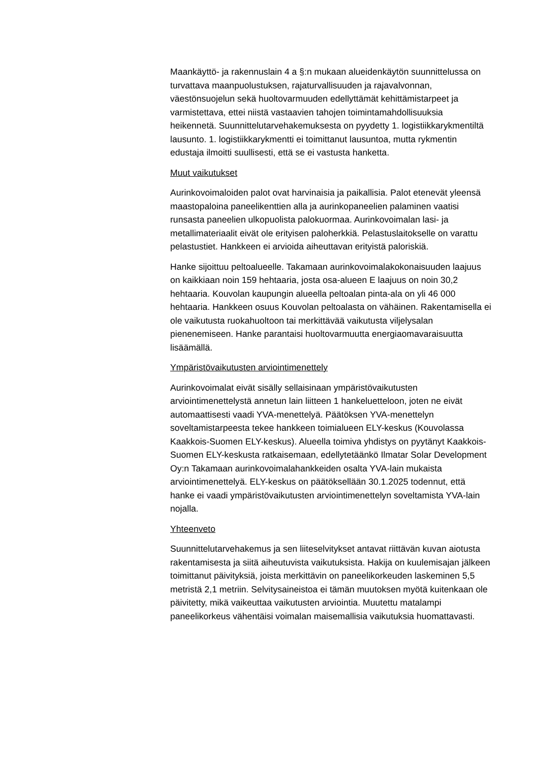Maankäyttö- ja rakennuslain 4 a §:n mukaan alueidenkäytön suunnittelussa on turvattava maanpuolustuksen, rajaturvallisuuden ja rajavalvonnan, väestönsuojelun sekä huoltovarmuuden edellyttämät kehittämistarpeet ja varmistettava, ettei niistä vastaavien tahojen toimintamahdollisuuksia heikennetä. Suunnittelutarvehakemuksesta on pyydetty 1. logistiikkarykmentiltä lausunto. 1. logistiikkarykmentti ei toimittanut lausuntoa, mutta rykmentin edustaja ilmoitti suullisesti, että se ei vastusta hanketta.
Muut vaikutukset
Aurinkovoimaloiden palot ovat harvinaisia ja paikallisia. Palot etenevät yleensä maastopaloina paneelikenttien alla ja aurinkopaneelien palaminen vaatisi runsasta paneelien ulkopuolista palokuormaa. Aurinkovoimalan lasi- ja metallimateriaalit eivät ole erityisen paloherkkiä. Pelastuslaitokselle on varattu pelastustiet. Hankkeen ei arvioida aiheuttavan erityistä paloriskiä.
Hanke sijoittuu peltoalueelle. Takamaan aurinkovoimalakokonaisuuden laajuus on kaikkiaan noin 159 hehtaaria, josta osa-alueen E laajuus on noin 30,2 hehtaaria. Kouvolan kaupungin alueella peltoalan pinta-ala on yli 46 000 hehtaaria. Hankkeen osuus Kouvolan peltoalasta on vähäinen. Rakentamisella ei ole vaikutusta ruokahuoltoon tai merkittävää vaikutusta viljelysalan pienenemiseen. Hanke parantaisi huoltovarmuutta energiaomavaraisuutta lisäämällä.
Ympäristövaikutusten arviointimenettely
Aurinkovoimalat eivät sisälly sellaisinaan ympäristövaikutusten arviointimenettelystä annetun lain liitteen 1 hankeluetteloon, joten ne eivät automaattisesti vaadi YVA-menettelyä. Päätöksen YVA-menettelyn soveltamistarpeesta tekee hankkeen toimialueen ELY-keskus (Kouvolassa Kaakkois-Suomen ELY-keskus). Alueella toimiva yhdistys on pyytänyt Kaakkois-Suomen ELY-keskusta ratkaisemaan, edellytetäänkö Ilmatar Solar Development Oy:n Takamaan aurinkovoimalahankkeiden osalta YVA-lain mukaista arviointimenettelyä. ELY-keskus on päätöksellään 30.1.2025 todennut, että hanke ei vaadi ympäristövaikutusten arviointimenettelyn soveltamista YVA-lain nojalla.
Yhteenveto
Suunnittelutarvehakemus ja sen liiteselvitykset antavat riittävän kuvan aiotusta rakentamisesta ja siitä aiheutuvista vaikutuksista. Hakija on kuulemisajan jälkeen toimittanut päivityksiä, joista merkittävin on paneelikorkeuden laskeminen 5,5 metristä 2,1 metriin. Selvitysaineistoa ei tämän muutoksen myötä kuitenkaan ole päivitetty, mikä vaikeuttaa vaikutusten arviointia. Muutettu matalampi paneelikorkeus vähentäisi voimalan maisemallisia vaikutuksia huomattavasti.